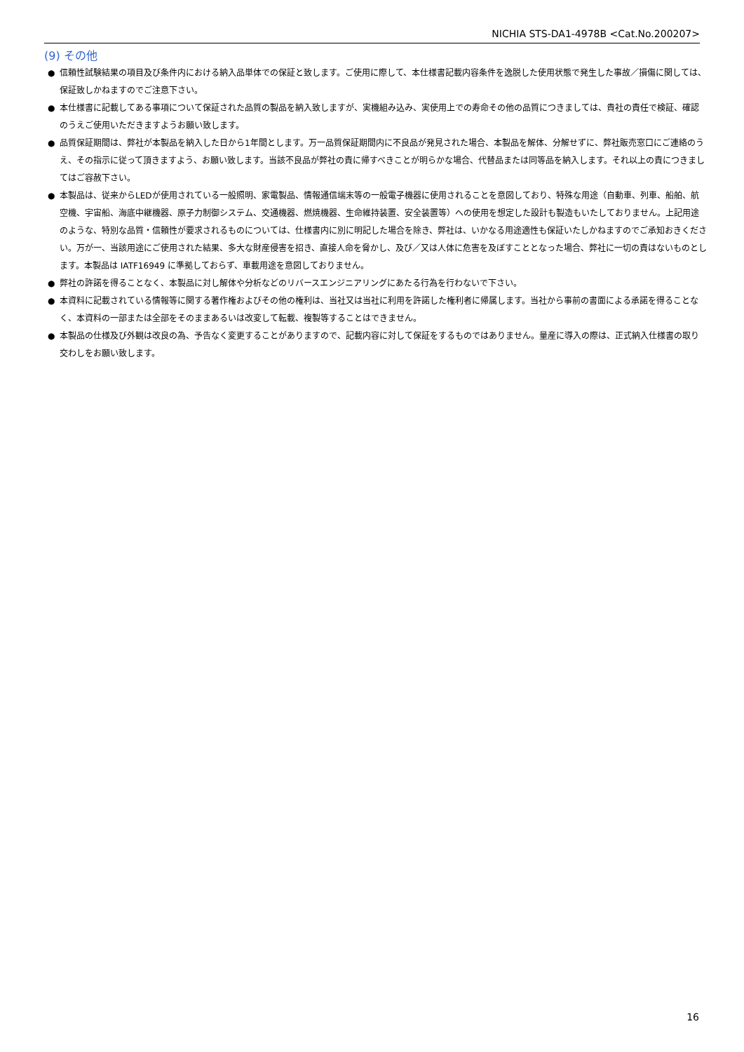NICHIA STS-DA1-4978B <Cat.No.200207>
(9) その他
● 信頼性試験結果の項目及び条件内における納入品単体での保証と致します。ご使用に際して、本仕様書記載内容条件を逸脱した使用状態で発生した事故／損傷に関しては、保証致しかねますのでご注意下さい。
● 本仕様書に記載してある事項について保証された品質の製品を納入致しますが、実機組み込み、実使用上での寿命その他の品質につきましては、貴社の責任で検証、確認のうえご使用いただきますようお願い致します。
● 品質保証期間は、弊社が本製品を納入した日から1年間とします。万一品質保証期間内に不良品が発見された場合、本製品を解体、分解せずに、弊社販売窓口にご連絡のうえ、その指示に従って頂きますよう、お願い致します。当該不良品が弊社の責に帰すべきことが明らかな場合、代替品または同等品を納入します。それ以上の責につきましてはご容赦下さい。
● 本製品は、従来からLEDが使用されている一般照明、家電製品、情報通信端末等の一般電子機器に使用されることを意図しており、特殊な用途（自動車、列車、船舶、航空機、宇宙船、海底中継機器、原子力制御システム、交通機器、燃焼機器、生命維持装置、安全装置等）への使用を想定した設計も製造もいたしておりません。上記用途のような、特別な品質・信頼性が要求されるものについては、仕様書内に別に明記した場合を除き、弊社は、いかなる用途適性も保証いたしかねますのでご承知おきください。万が一、当該用途にご使用された結果、多大な財産侵害を招き、直接人命を脅かし、及び／又は人体に危害を及ぼすこととなった場合、弊社に一切の責はないものとします。本製品は IATF16949 に準拠しておらず、車載用途を意図しておりません。
● 弊社の許諾を得ることなく、本製品に対し解体や分析などのリバースエンジニアリングにあたる行為を行わないで下さい。
● 本資料に記載されている情報等に関する著作権およびその他の権利は、当社又は当社に利用を許諾した権利者に帰属します。当社から事前の書面による承諾を得ることなく、本資料の一部または全部をそのままあるいは改変して転載、複製等することはできません。
● 本製品の仕様及び外観は改良の為、予告なく変更することがありますので、記載内容に対して保証をするものではありません。量産に導入の際は、正式納入仕様書の取り交わしをお願い致します。
16